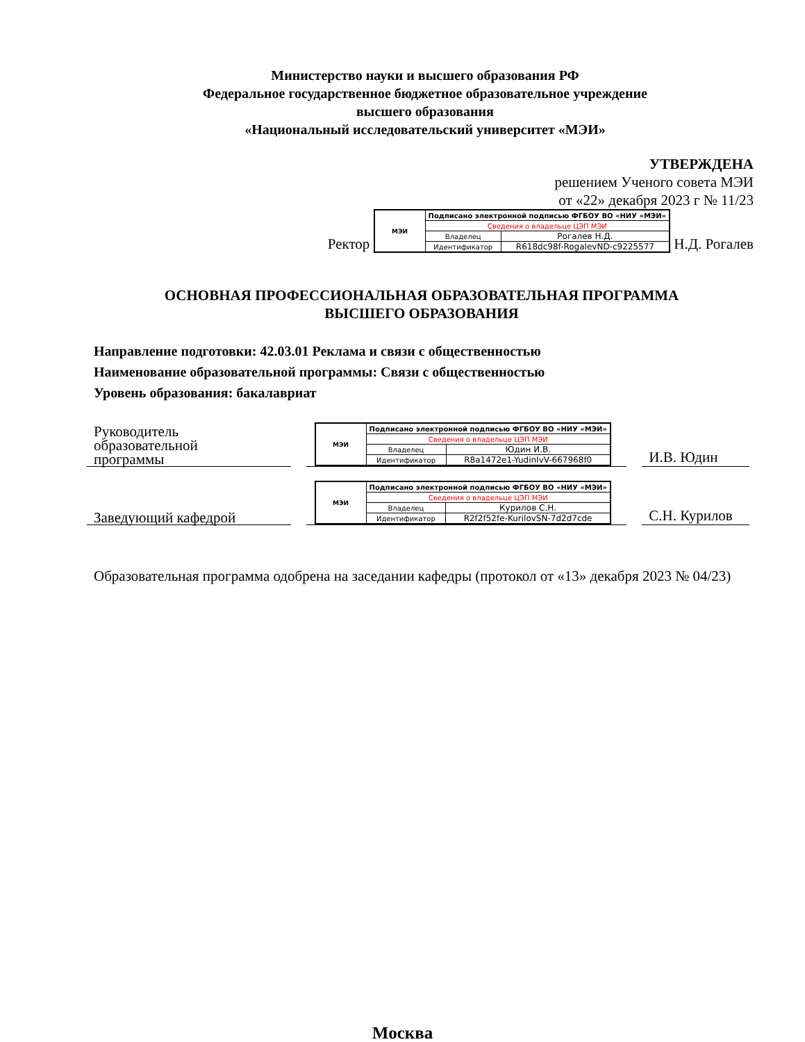Министерство науки и высшего образования РФ
Федеральное государственное бюджетное образовательное учреждение
высшего образования
«Национальный исследовательский университет «МЭИ»
УТВЕРЖДЕНА
решением Ученого совета МЭИ
от «22» декабря 2023 г № 11/23
Ректор
| МЭИ | Подписано электронной подписью ФГБОУ ВО «НИУ «МЭИ» | |
| | Сведения о владельце ЦЭП МЭИ | |
| | Владелец | Рогалев Н.Д. |
| | Идентификатор | R618dc98f-RogalevND-c9225577 |
Н.Д. Рогалев
ОСНОВНАЯ ПРОФЕССИОНАЛЬНАЯ ОБРАЗОВАТЕЛЬНАЯ ПРОГРАММА
ВЫСШЕГО ОБРАЗОВАНИЯ
Направление подготовки: 42.03.01 Реклама и связи с общественностью
Наименование образовательной программы: Связи с общественностью
Уровень образования: бакалавриат
Руководитель
образовательной
программы
| МЭИ | Подписано электронной подписью ФГБОУ ВО «НИУ «МЭИ» | |
| | Сведения о владельце ЦЭП МЭИ | |
| | Владелец | Юдин И.В. |
| | Идентификатор | R8a1472e1-YudinIvV-667968f0 |
И.В. Юдин
Заведующий кафедрой
| МЭИ | Подписано электронной подписью ФГБОУ ВО «НИУ «МЭИ» | |
| | Сведения о владельце ЦЭП МЭИ | |
| | Владелец | Курилов С.Н. |
| | Идентификатор | R2f2f52fe-KurilovSN-7d2d7cde |
С.Н. Курилов
Образовательная программа одобрена на заседании кафедры (протокол от «13» декабря 2023 № 04/23)
Москва